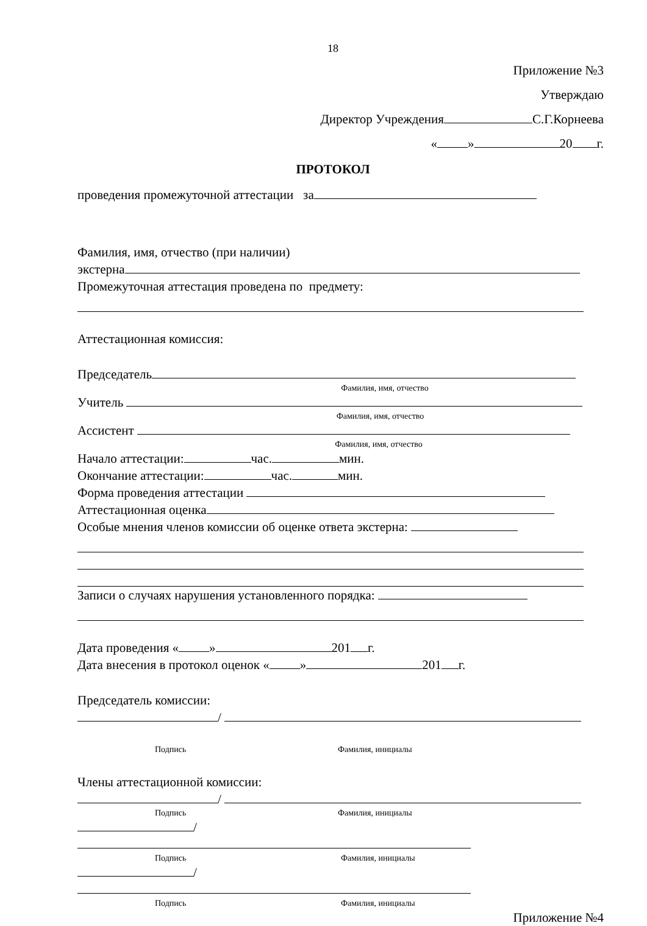18
Приложение №3
Утверждаю
Директор Учреждения С.Г.Корнеева
« » 20 г.
ПРОТОКОЛ
проведения промежуточной аттестации за
Фамилия, имя, отчество (при наличии)
экстерна
Промежуточная аттестация проведена по предмету:
Аттестационная комиссия:
Председатель
Фамилия, имя, отчество
Учитель
Фамилия, имя, отчество
Ассистент
Фамилия, имя, отчество
Начало аттестации: час. мин.
Окончание аттестации: час. мин.
Форма проведения аттестации
Аттестационная оценка
Особые мнения членов комиссии об оценке ответа экстерна:
Записи о случаях нарушения установленного порядка:
Дата проведения « » 201 г.
Дата внесения в протокол оценок « » 201 г.
Председатель комиссии:
/
Подпись Фамилия, инициалы
Члены аттестационной комиссии:
/
Подпись Фамилия, инициалы
/
Подпись Фамилия, инициалы
/
Подпись Фамилия, инициалы
Приложение №4